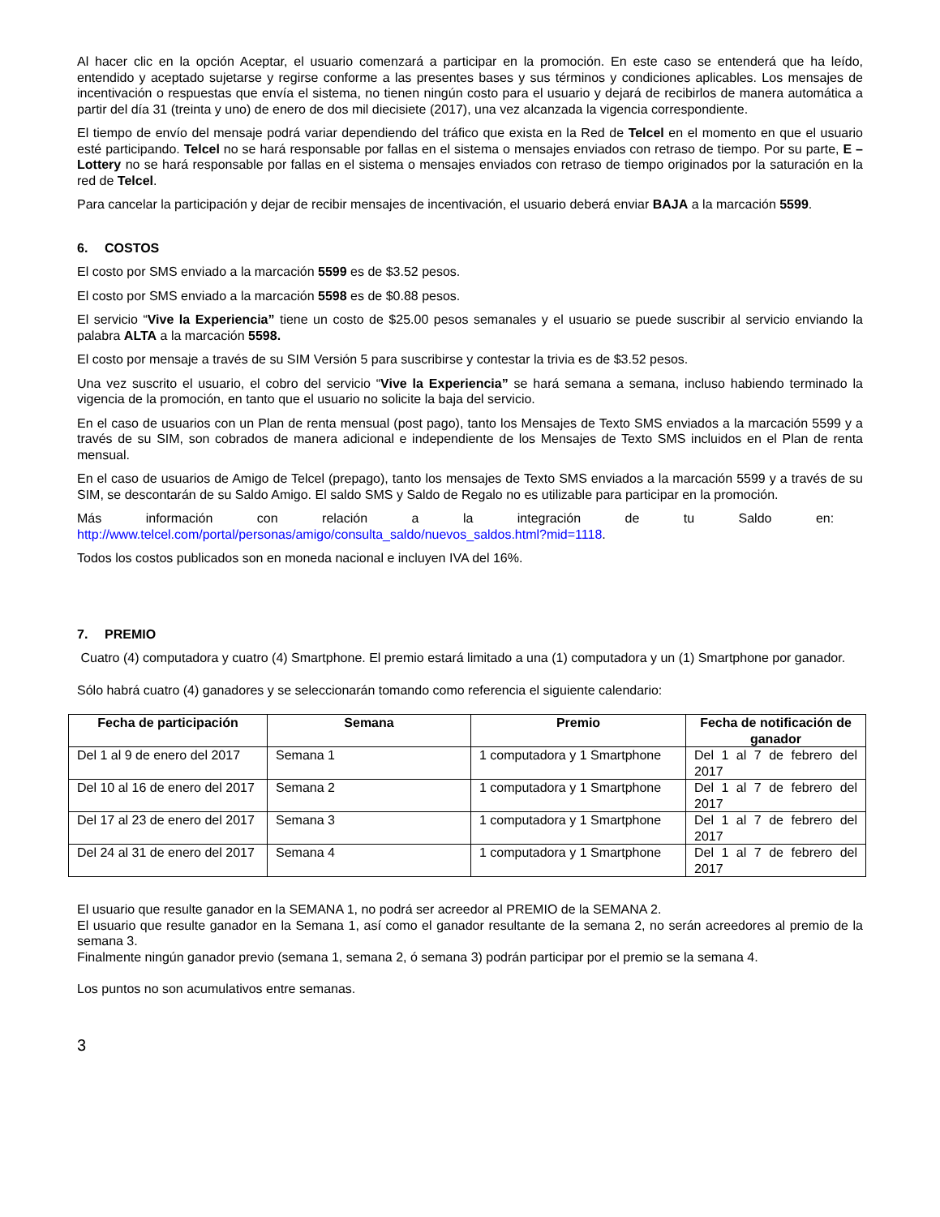Al hacer clic en la opción Aceptar, el usuario comenzará a participar en la promoción. En este caso se entenderá que ha leído, entendido y aceptado sujetarse y regirse conforme a las presentes bases y sus términos y condiciones aplicables. Los mensajes de incentivación o respuestas que envía el sistema, no tienen ningún costo para el usuario y dejará de recibirlos de manera automática a partir del día 31 (treinta y uno) de enero de dos mil diecisiete (2017), una vez alcanzada la vigencia correspondiente.
El tiempo de envío del mensaje podrá variar dependiendo del tráfico que exista en la Red de Telcel en el momento en que el usuario esté participando. Telcel no se hará responsable por fallas en el sistema o mensajes enviados con retraso de tiempo. Por su parte, E – Lottery no se hará responsable por fallas en el sistema o mensajes enviados con retraso de tiempo originados por la saturación en la red de Telcel.
Para cancelar la participación y dejar de recibir mensajes de incentivación, el usuario deberá enviar BAJA a la marcación 5599.
6. COSTOS
El costo por SMS enviado a la marcación 5599 es de $3.52 pesos.
El costo por SMS enviado a la marcación 5598 es de $0.88 pesos.
El servicio “Vive la Experiencia” tiene un costo de $25.00 pesos semanales y el usuario se puede suscribir al servicio enviando la palabra ALTA a la marcación 5598.
El costo por mensaje a través de su SIM Versión 5 para suscribirse y contestar la trivia es de $3.52 pesos.
Una vez suscrito el usuario, el cobro del servicio “Vive la Experiencia” se hará semana a semana, incluso habiendo terminado la vigencia de la promoción, en tanto que el usuario no solicite la baja del servicio.
En el caso de usuarios con un Plan de renta mensual (post pago), tanto los Mensajes de Texto SMS enviados a la marcación 5599 y a través de su SIM, son cobrados de manera adicional e independiente de los Mensajes de Texto SMS incluidos en el Plan de renta mensual.
En el caso de usuarios de Amigo de Telcel (prepago), tanto los mensajes de Texto SMS enviados a la marcación 5599 y a través de su SIM, se descontarán de su Saldo Amigo. El saldo SMS y Saldo de Regalo no es utilizable para participar en la promoción.
Más información con relación a la integración de tu Saldo en:
http://www.telcel.com/portal/personas/amigo/consulta_saldo/nuevos_saldos.html?mid=1118.
Todos los costos publicados son en moneda nacional e incluyen IVA del 16%.
7. PREMIO
Cuatro (4) computadora y cuatro (4) Smartphone. El premio estará limitado a una (1) computadora y un (1) Smartphone por ganador.
Sólo habrá cuatro (4) ganadores y se seleccionarán tomando como referencia el siguiente calendario:
| Fecha de participación | Semana | Premio | Fecha de notificación de ganador |
| --- | --- | --- | --- |
| Del 1 al 9 de enero del 2017 | Semana 1 | 1 computadora y 1 Smartphone | Del 1 al 7 de febrero del 2017 |
| Del 10 al 16 de enero del 2017 | Semana 2 | 1 computadora y 1 Smartphone | Del 1 al 7 de febrero del 2017 |
| Del 17 al 23 de enero del 2017 | Semana 3 | 1 computadora y 1 Smartphone | Del 1 al 7 de febrero del 2017 |
| Del 24 al 31 de enero del 2017 | Semana 4 | 1 computadora y 1 Smartphone | Del 1 al 7 de febrero del 2017 |
El usuario que resulte ganador en la SEMANA 1, no podrá ser acreedor al PREMIO de la SEMANA 2.
El usuario que resulte ganador en la Semana 1, así como el ganador resultante de la semana 2, no serán acreedores al premio de la semana 3.
Finalmente ningún ganador previo (semana 1, semana 2, ó semana 3) podrán participar por el premio se la semana 4.
Los puntos no son acumulativos entre semanas.
3